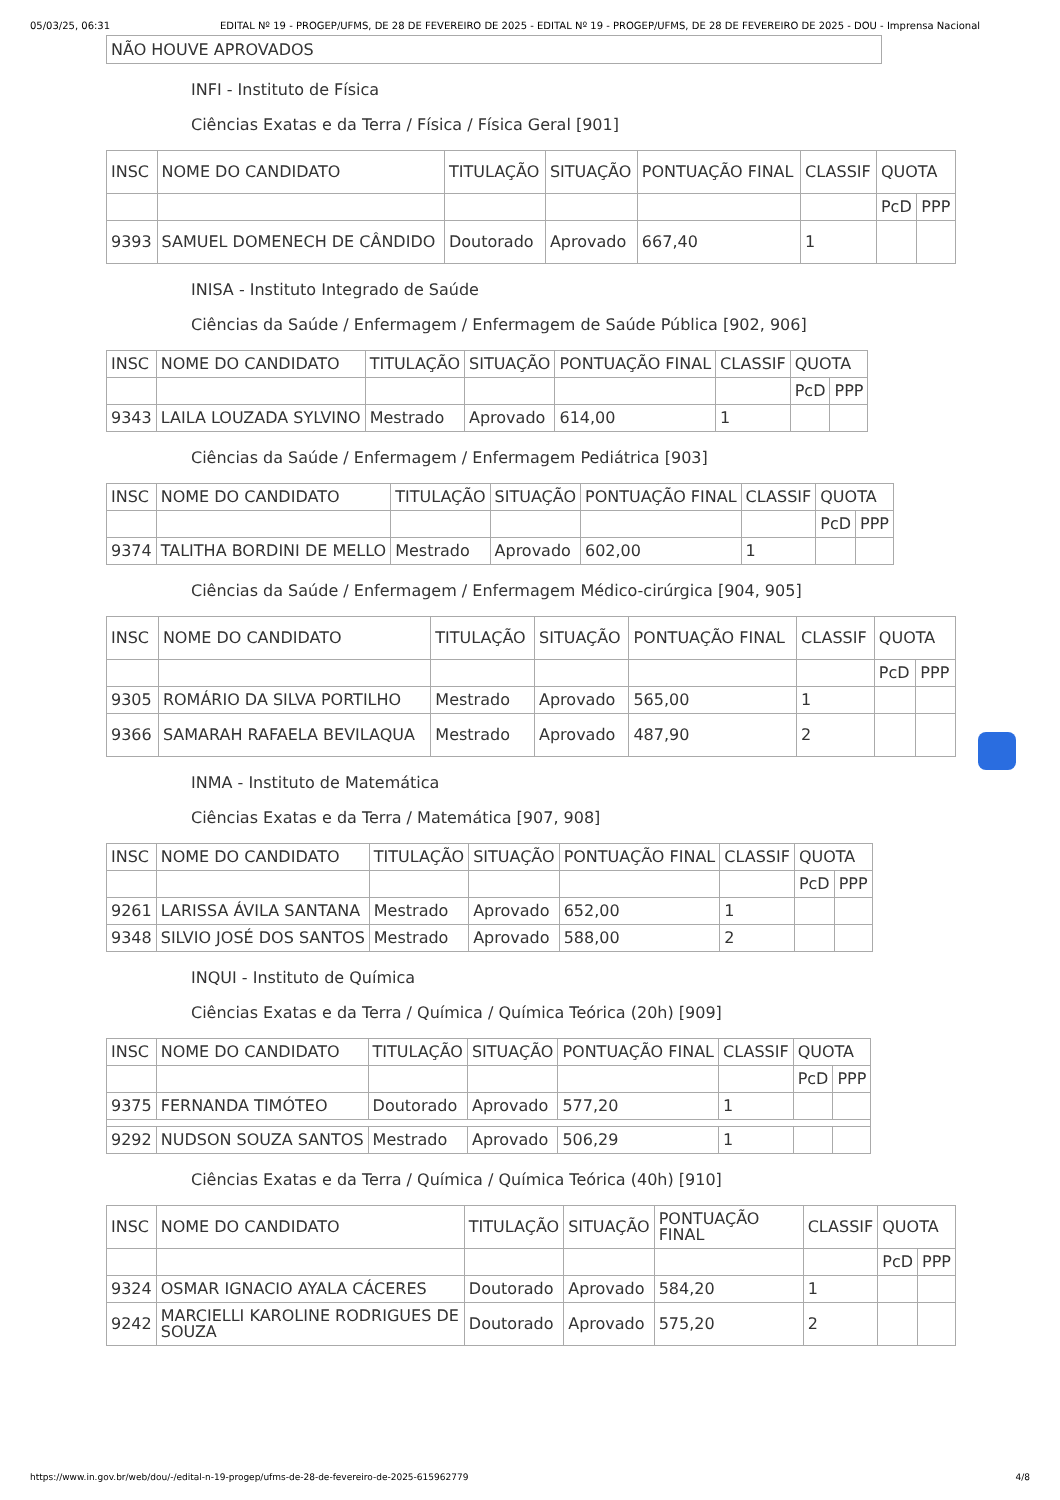05/03/25, 06:31 EDITAL Nº 19 - PROGEP/UFMS, DE 28 DE FEVEREIRO DE 2025 - EDITAL Nº 19 - PROGEP/UFMS, DE 28 DE FEVEREIRO DE 2025 - DOU - Imprensa Nacional
NÃO HOUVE APROVADOS
INFI - Instituto de Física
Ciências Exatas e da Terra / Física / Física Geral [901]
| INSC | NOME DO CANDIDATO | TITULAÇÃO | SITUAÇÃO | PONTUAÇÃO FINAL | CLASSIF | QUOTA | |
| --- | --- | --- | --- | --- | --- | --- | --- |
| | | | | | | PcD | PPP |
| 9393 | SAMUEL DOMENECH DE CÂNDIDO | Doutorado | Aprovado | 667,40 | 1 | | |
INISA - Instituto Integrado de Saúde
Ciências da Saúde / Enfermagem / Enfermagem de Saúde Pública [902, 906]
| INSC | NOME DO CANDIDATO | TITULAÇÃO | SITUAÇÃO | PONTUAÇÃO FINAL | CLASSIF | QUOTA | |
| --- | --- | --- | --- | --- | --- | --- | --- |
| | | | | | | PcD | PPP |
| 9343 | LAILA LOUZADA SYLVINO | Mestrado | Aprovado | 614,00 | 1 | | |
Ciências da Saúde / Enfermagem / Enfermagem Pediátrica [903]
| INSC | NOME DO CANDIDATO | TITULAÇÃO | SITUAÇÃO | PONTUAÇÃO FINAL | CLASSIF | QUOTA | |
| --- | --- | --- | --- | --- | --- | --- | --- |
| | | | | | | PcD | PPP |
| 9374 | TALITHA BORDINI DE MELLO | Mestrado | Aprovado | 602,00 | 1 | | |
Ciências da Saúde / Enfermagem / Enfermagem Médico-cirúrgica [904, 905]
| INSC | NOME DO CANDIDATO | TITULAÇÃO | SITUAÇÃO | PONTUAÇÃO FINAL | CLASSIF | QUOTA | |
| --- | --- | --- | --- | --- | --- | --- | --- |
| | | | | | | PcD | PPP |
| 9305 | ROMÁRIO DA SILVA PORTILHO | Mestrado | Aprovado | 565,00 | 1 | | |
| 9366 | SAMARAH RAFAELA BEVILAQUA | Mestrado | Aprovado | 487,90 | 2 | | |
INMA - Instituto de Matemática
Ciências Exatas e da Terra / Matemática [907, 908]
| INSC | NOME DO CANDIDATO | TITULAÇÃO | SITUAÇÃO | PONTUAÇÃO FINAL | CLASSIF | QUOTA | |
| --- | --- | --- | --- | --- | --- | --- | --- |
| | | | | | | PcD | PPP |
| 9261 | LARISSA ÁVILA SANTANA | Mestrado | Aprovado | 652,00 | 1 | | |
| 9348 | SILVIO JOSÉ DOS SANTOS | Mestrado | Aprovado | 588,00 | 2 | | |
INQUI - Instituto de Química
Ciências Exatas e da Terra / Química / Química Teórica (20h) [909]
| INSC | NOME DO CANDIDATO | TITULAÇÃO | SITUAÇÃO | PONTUAÇÃO FINAL | CLASSIF | QUOTA | |
| --- | --- | --- | --- | --- | --- | --- | --- |
| | | | | | | PcD | PPP |
| 9375 | FERNANDA TIMÓTEO | Doutorado | Aprovado | 577,20 | 1 | | |
| 9292 | NUDSON SOUZA SANTOS | Mestrado | Aprovado | 506,29 | 1 | | |
Ciências Exatas e da Terra / Química / Química Teórica (40h) [910]
| INSC | NOME DO CANDIDATO | TITULAÇÃO | SITUAÇÃO | PONTUAÇÃO FINAL | CLASSIF | QUOTA | |
| --- | --- | --- | --- | --- | --- | --- | --- |
| | | | | | | PcD | PPP |
| 9324 | OSMAR IGNACIO AYALA CÁCERES | Doutorado | Aprovado | 584,20 | 1 | | |
| 9242 | MARCIELLI KAROLINE RODRIGUES DE SOUZA | Doutorado | Aprovado | 575,20 | 2 | | |
https://www.in.gov.br/web/dou/-/edital-n-19-progep/ufms-de-28-de-fevereiro-de-2025-615962779 4/8